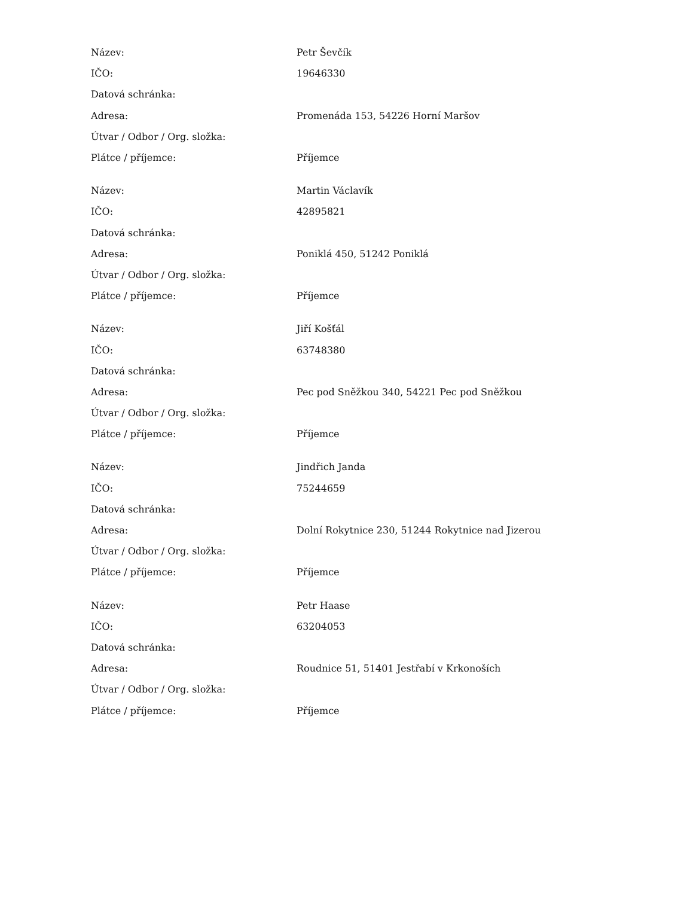| Název: | Petr Ševčík |
| IČO: | 19646330 |
| Datová schránka: | |
| Adresa: | Promenáda 153, 54226 Horní Maršov |
| Útvar / Odbor / Org. složka: | |
| Plátce / příjemce: | Příjemce |
| Název: | Martin Václavík |
| IČO: | 42895821 |
| Datová schránka: | |
| Adresa: | Poniklá 450, 51242 Poniklá |
| Útvar / Odbor / Org. složka: | |
| Plátce / příjemce: | Příjemce |
| Název: | Jiří Košťál |
| IČO: | 63748380 |
| Datová schránka: | |
| Adresa: | Pec pod Sněžkou 340, 54221 Pec pod Sněžkou |
| Útvar / Odbor / Org. složka: | |
| Plátce / příjemce: | Příjemce |
| Název: | Jindřich Janda |
| IČO: | 75244659 |
| Datová schránka: | |
| Adresa: | Dolní Rokytnice 230, 51244 Rokytnice nad Jizerou |
| Útvar / Odbor / Org. složka: | |
| Plátce / příjemce: | Příjemce |
| Název: | Petr Haase |
| IČO: | 63204053 |
| Datová schránka: | |
| Adresa: | Roudnice 51, 51401 Jestřabí v Krkonoších |
| Útvar / Odbor / Org. složka: | |
| Plátce / příjemce: | Příjemce |